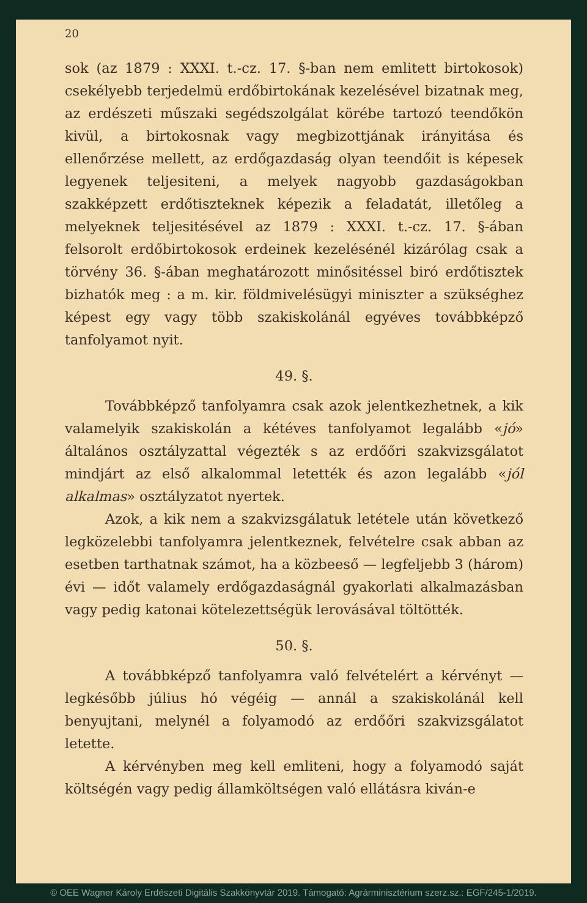20
sok (az 1879 : XXXI. t.-cz. 17. §-ban nem emlitett birtokosok) csekélyebb terjedelmü erdőbirtokának kezelésével bizatnak meg, az erdészeti műszaki segédszolgálat körébe tartozó teendőkön kivül, a birtokosnak vagy megbizottjának irányitása és ellenőrzése mellett, az erdőgazdaság olyan teendőit is képesek legyenek teljesiteni, a melyek nagyobb gazdaságokban szakképzett erdőtiszteknek képezik a feladatát, illetőleg a melyeknek teljesitésével az 1879 : XXXI. t.-cz. 17. §-ában felsorolt erdőbirtokosok erdeinek kezelésénél kizárólag csak a törvény 36. §-ában meghatározott minősitéssel biró erdőtisztek bizhatók meg : a m. kir. földmivelésügyi miniszter a szükséghez képest egy vagy több szakiskolánál egyéves továbbképző tanfolyamot nyit.
49. §.
Továbbképző tanfolyamra csak azok jelentkezhetnek, a kik valamelyik szakiskolán a kétéves tanfolyamot legalább «jó» általános osztályzattal végezték s az erdőőri szakvizsgálatot mindjárt az első alkalommal letették és azon legalább «jól alkalmas» osztályzatot nyertek.
Azok, a kik nem a szakvizsgálatuk letétele után következő legközelebbi tanfolyamra jelentkeznek, felvételre csak abban az esetben tarthatnak számot, ha a közbeeső — legfeljebb 3 (három) évi — időt valamely erdőgazdaságnál gyakorlati alkalmazásban vagy pedig katonai kötelezettségük lerovásával töltötték.
50. §.
A továbbképző tanfolyamra való felvételért a kérvényt — legkésőbb július hó végéig — annál a szakiskolánál kell benyujtani, melynél a folyamodó az erdőőri szakvizsgálatot letette.
A kérvényben meg kell emliteni, hogy a folyamodó saját költségén vagy pedig államköltségen való ellátásra kiván-e
© OEE Wagner Károly Erdészeti Digitális Szakkönyvtár 2019. Támogató: Agrárminisztérium szerz.sz.: EGF/245-1/2019.